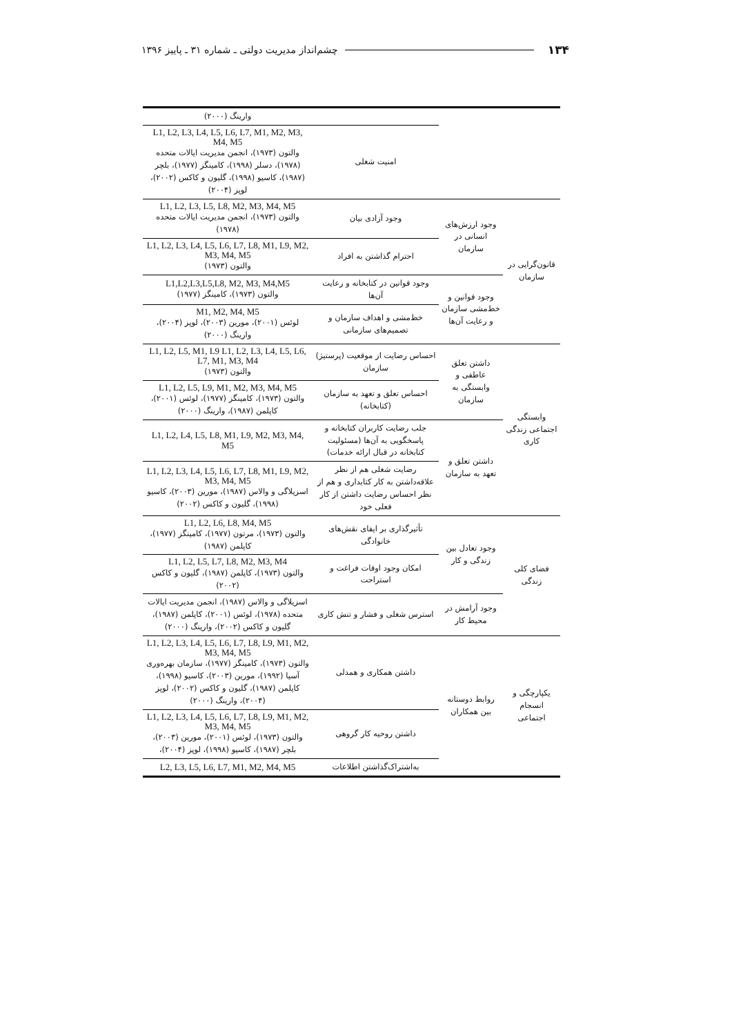۱۳۴ چشم‌انداز مدیریت دولتی ـ شماره ۳۱ ـ پاییز ۱۳۹۶
| | | | وارینگ (۲۰۰۰) |
| | | امنیت شغلی | L1, L2, L3, L4, L5, L6, L7, M1, M2, M3, M4, M5 والتون (۱۹۷۳)، انجمن مدیریت ایالات متحده (۱۹۷۸)، دسلر (۱۹۹۸)، کامینگز (۱۹۷۷)، بلچر (۱۹۸۷)، کاسیو (۱۹۹۸)، گلیون و کاکس (۲۰۰۲)، لوپز (۲۰۰۴) |
| قانون‌گرایی در سازمان | وجود ارزش‌های انسانی در سازمان | وجود آزادی بیان | L1, L2, L3, L5, L8, M2, M3, M4, M5 والتون (۱۹۷۳)، انجمن مدیریت ایالات متحده (۱۹۷۸) |
| | | احترام گذاشتن به افراد | L1, L2, L3, L4, L5, L6, L7, L8, M1, L9, M2, M3, M4, M5 والتون (۱۹۷۳) |
| | وجود قوانین و خط‌مشی سازمان و رعایت آن‌ها | وجود قوانین در کتابخانه و رعایت آن‌ها | L1,L2,L3,L5,L8, M2, M3, M4,M5 والتون (۱۹۷۳)، کامینگز (۱۹۷۷) |
| | | خط‌مشی و اهداف سازمان و تصمیم‌های سازمانی | M1, M2, M4, M5 لوئس (۲۰۰۱)، مورین (۲۰۰۳)، لوپز (۲۰۰۴)، وارینگ (۲۰۰۰) |
| وابستگی اجتماعی زندگی کاری | داشتن تعلق عاطفی و وابستگی به سازمان | احساس رضایت از موقعیت (پرستیژ) سازمان | L1, L2, L5, M1, L9 L1, L2, L3, L4, L5, L6, L7, M1, M3, M4 والتون (۱۹۷۳) |
| | | احساس تعلق و تعهد به سازمان (کتابخانه) | L1, L2, L5, L9, M1, M2, M3, M4, M5 والتون (۱۹۷۳)، کامینگز (۱۹۷۷)، لوئس (۲۰۰۱)، کاپلمن (۱۹۸۷)، وارینگ (۲۰۰۰) |
| | داشتن تعلق و تعهد به سازمان | جلب رضایت کاربران کتابخانه و پاسخگویی به آن‌ها (مسئولیت کتابخانه در قبال ارائه خدمات) | L1, L2, L4, L5, L8, M1, L9, M2, M3, M4, M5 |
| | | رضایت شغلی هم از نظر علاقه‌داشتن به کار کتابداری و هم از نظر احساس رضایت داشتن از کار فعلی خود | L1, L2, L3, L4, L5, L6, L7, L8, M1, L9, M2, M3, M4, M5 اسزیلاگی و والاس (۱۹۸۷)، مورین (۲۰۰۳)، کاسیو (۱۹۹۸)، گلیون و کاکس (۲۰۰۲) |
| فضای کلی زندگی | وجود تعادل بین زندگی و کار | تأثیرگذاری بر ایفای نقش‌های خانوادگی | L1, L2, L6, L8, M4, M5 والتون (۱۹۷۳)، مرتون (۱۹۷۷)، کامینگز (۱۹۷۷)، کاپلمن (۱۹۸۷) |
| | | امکان وجود اوقات فراغت و استراحت | L1, L2, L5, L7, L8, M2, M3, M4 والتون (۱۹۷۳)، کاپلمن (۱۹۸۷)، گلیون و کاکس (۲۰۰۲) |
| | وجود آرامش در محیط کار | استرس شغلی و فشار و تنش کاری | اسزیلاگی و والاس (۱۹۸۷)، انجمن مدیریت ایالات متحده (۱۹۷۸)، لوئس (۲۰۰۱)، کاپلمن (۱۹۸۷)، گلیون و کاکس (۲۰۰۲)، وارینگ (۲۰۰۰) |
| یکپارچگی و انسجام اجتماعی | روابط دوستانه بین همکاران | داشتن همکاری و همدلی | L1, L2, L3, L4, L5, L6, L7, L8, L9, M1, M2, M3, M4, M5 والتون (۱۹۷۳)، کامینگز (۱۹۷۷)، سازمان بهره‌وری آسیا (۱۹۹۲)، مورین (۲۰۰۳)، کاسیو (۱۹۹۸)، کاپلمن (۱۹۸۷)، گلیون و کاکس (۲۰۰۲)، لوپز (۲۰۰۴)، وارینگ (۲۰۰۰) |
| | | داشتن روحیه کار گروهی | L1, L2, L3, L4, L5, L6, L7, L8, L9, M1, M2, M3, M4, M5 والتون (۱۹۷۳)، لوئس (۲۰۰۱)، مورین (۲۰۰۳)، بلچر (۱۹۸۷)، کاسیو (۱۹۹۸)، لوپز (۲۰۰۴)، |
| | | به‌اشتراک‌گذاشتن اطلاعات | L2, L3, L5, L6, L7, M1, M2, M4, M5 |